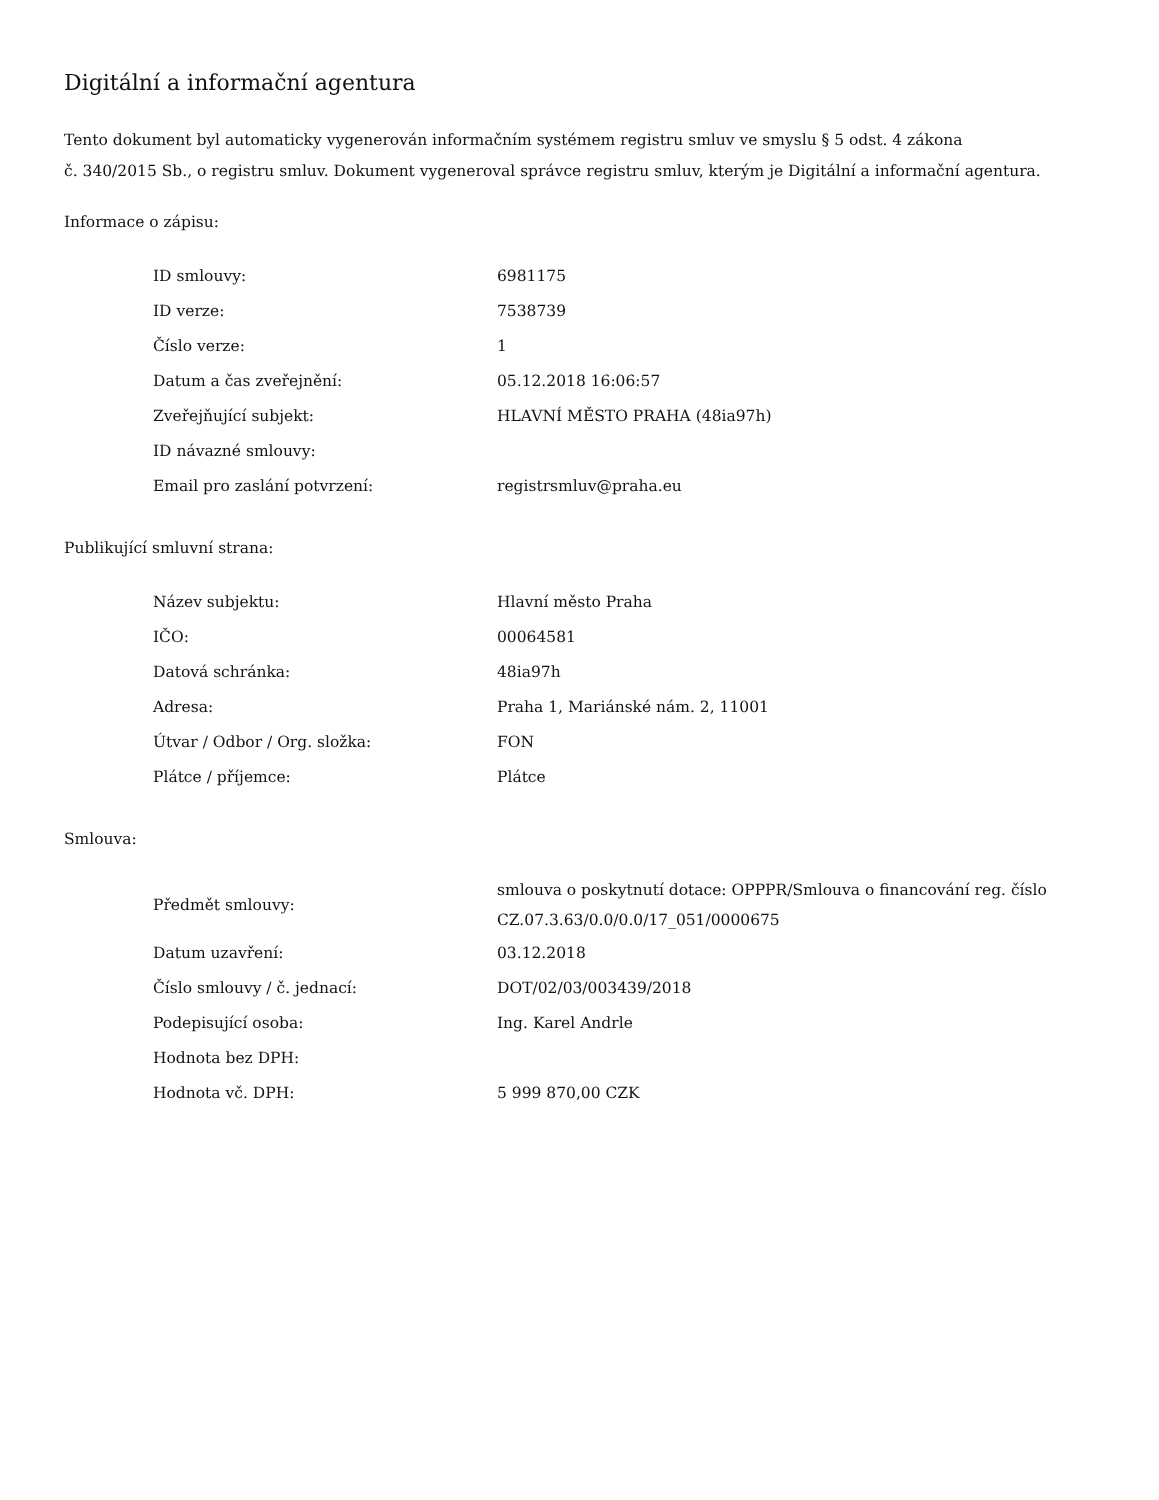Digitální a informační agentura
Tento dokument byl automaticky vygenerován informačním systémem registru smluv ve smyslu § 5 odst. 4 zákona
č. 340/2015 Sb., o registru smluv. Dokument vygeneroval správce registru smluv, kterým je Digitální a informační agentura.
Informace o zápisu:
| ID smlouvy: | 6981175 |
| ID verze: | 7538739 |
| Číslo verze: | 1 |
| Datum a čas zveřejnění: | 05.12.2018 16:06:57 |
| Zveřejňující subjekt: | HLAVNÍ MĚSTO PRAHA (48ia97h) |
| ID návazné smlouvy: | |
| Email pro zaslání potvrzení: | registrsmluv@praha.eu |
Publikující smluvní strana:
| Název subjektu: | Hlavní město Praha |
| IČO: | 00064581 |
| Datová schránka: | 48ia97h |
| Adresa: | Praha 1, Mariánské nám. 2, 11001 |
| Útvar / Odbor / Org. složka: | FON |
| Plátce / příjemce: | Plátce |
Smlouva:
| Předmět smlouvy: | smlouva o poskytnutí dotace: OPPPR/Smlouva o financování reg. číslo CZ.07.3.63/0.0/0.0/17_051/0000675 |
| Datum uzavření: | 03.12.2018 |
| Číslo smlouvy / č. jednací: | DOT/02/03/003439/2018 |
| Podepisující osoba: | Ing. Karel Andrle |
| Hodnota bez DPH: | |
| Hodnota vč. DPH: | 5 999 870,00 CZK |